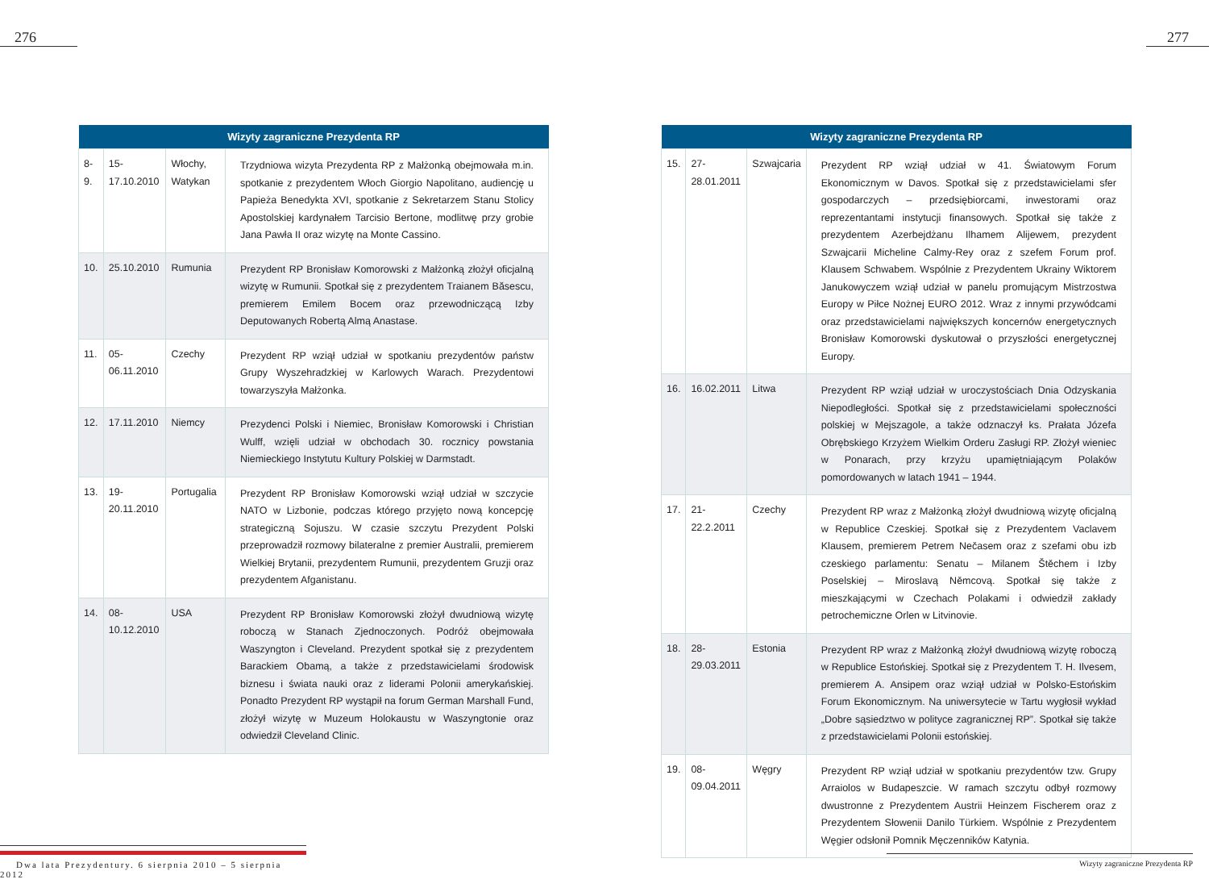276
| Wizyty zagraniczne Prezydenta RP | | | |
| --- | --- | --- | --- |
| 8-9. | 15-17.10.2010 | Włochy, Watykan | Trzydniowa wizyta Prezydenta RP z Małżonką obejmowała m.in. spotkanie z prezydentem Włoch Giorgio Napolitano, audiencję u Papieża Benedykta XVI, spotkanie z Sekretarzem Stanu Stolicy Apostolskiej kardynałem Tarcisio Bertone, modlitwę przy grobie Jana Pawła II oraz wizytę na Monte Cassino. |
| 10. | 25.10.2010 | Rumunia | Prezydent RP Bronisław Komorowski z Małżonką złożył oficjalną wizytę w Rumunii. Spotkał się z prezydentem Traianem Băsescu, premierem Emilem Bocem oraz przewodniczącą Izby Deputowanych Robertą Almą Anastase. |
| 11. | 05-06.11.2010 | Czechy | Prezydent RP wziął udział w spotkaniu prezydentów państw Grupy Wyszehradzkiej w Karlowych Warach. Prezydentowi towarzyszyła Małżonka. |
| 12. | 17.11.2010 | Niemcy | Prezydenci Polski i Niemiec, Bronisław Komorowski i Christian Wulff, wzięli udział w obchodach 30. rocznicy powstania Niemieckiego Instytutu Kultury Polskiej w Darmstadt. |
| 13. | 19-20.11.2010 | Portugalia | Prezydent RP Bronisław Komorowski wziął udział w szczycie NATO w Lizbonie, podczas którego przyjęto nową koncepcję strategiczną Sojuszu. W czasie szczytu Prezydent Polski przeprowadził rozmowy bilateralne z premier Australii, premierem Wielkiej Brytanii, prezydentem Rumunii, prezydentem Gruzji oraz prezydentem Afganistanu. |
| 14. | 08-10.12.2010 | USA | Prezydent RP Bronisław Komorowski złożył dwudniową wizytę roboczą w Stanach Zjednoczonych. Podróż obejmowała Waszyngton i Cleveland. Prezydent spotkał się z prezydentem Barackiem Obamą, a także z przedstawicielami środowisk biznesu i świata nauki oraz z liderami Polonii amerykańskiej. Ponadto Prezydent RP wystąpił na forum German Marshall Fund, złożył wizytę w Muzeum Holokaustu w Waszyngtonie oraz odwiedził Cleveland Clinic. |
Dwa lata Prezydentury. 6 sierpnia 2010 – 5 sierpnia 2012
277
| Wizyty zagraniczne Prezydenta RP | | | |
| --- | --- | --- | --- |
| 15. | 27-28.01.2011 | Szwajcaria | Prezydent RP wziął udział w 41. Światowym Forum Ekonomicznym w Davos. Spotkał się z przedstawicielami sfer gospodarczych – przedsiębiorcami, inwestorami oraz reprezentantami instytucji finansowych. Spotkał się także z prezydentem Azerbejdżanu Ilhamem Alijewem, prezydent Szwajcarii Micheline Calmy-Rey oraz z szefem Forum prof. Klausem Schwabem. Wspólnie z Prezydentem Ukrainy Wiktorem Janukowyczem wziął udział w panelu promującym Mistrzostwa Europy w Piłce Nożnej EURO 2012. Wraz z innymi przywódcami oraz przedstawicielami największych koncernów energetycznych Bronisław Komorowski dyskutował o przyszłości energetycznej Europy. |
| 16. | 16.02.2011 | Litwa | Prezydent RP wziął udział w uroczystościach Dnia Odzyskania Niepodległości. Spotkał się z przedstawicielami społeczności polskiej w Mejszagole, a także odznaczył ks. Prałata Józefa Obrębskiego Krzyżem Wielkim Orderu Zasługi RP. Złożył wieniec w Ponarach, przy krzyżu upamiętniającym Polaków pomordowanych w latach 1941 – 1944. |
| 17. | 21-22.2.2011 | Czechy | Prezydent RP wraz z Małżonką złożył dwudniową wizytę oficjalną w Republice Czeskiej. Spotkał się z Prezydentem Vaclavem Klausem, premierem Petrem Nečasem oraz z szefami obu izb czeskiego parlamentu: Senatu – Milanem Štěchem i Izby Poselskiej – Miroslavą Němcovą. Spotkał się także z mieszkającymi w Czechach Polakami i odwiedził zakłady petrochemiczne Orlen w Litvinovie. |
| 18. | 28-29.03.2011 | Estonia | Prezydent RP wraz z Małżonką złożył dwudniową wizytę roboczą w Republice Estońskiej. Spotkał się z Prezydentem T. H. Ilvesem, premierem A. Ansipem oraz wziął udział w Polsko-Estońskim Forum Ekonomicznym. Na uniwersytecie w Tartu wygłosił wykład „Dobre sąsiedztwo w polityce zagranicznej RP”. Spotkał się także z przedstawicielami Polonii estońskiej. |
| 19. | 08-09.04.2011 | Węgry | Prezydent RP wziął udział w spotkaniu prezydentów tzw. Grupy Arraiolos w Budapeszcie. W ramach szczytu odbył rozmowy dwustronne z Prezydentem Austrii Heinzem Fischerem oraz z Prezydentem Słowenii Danilo Türkiem. Wspólnie z Prezydentem Węgier odsłonił Pomnik Męczenników Katynia. |
Wizyty zagraniczne Prezydenta RP